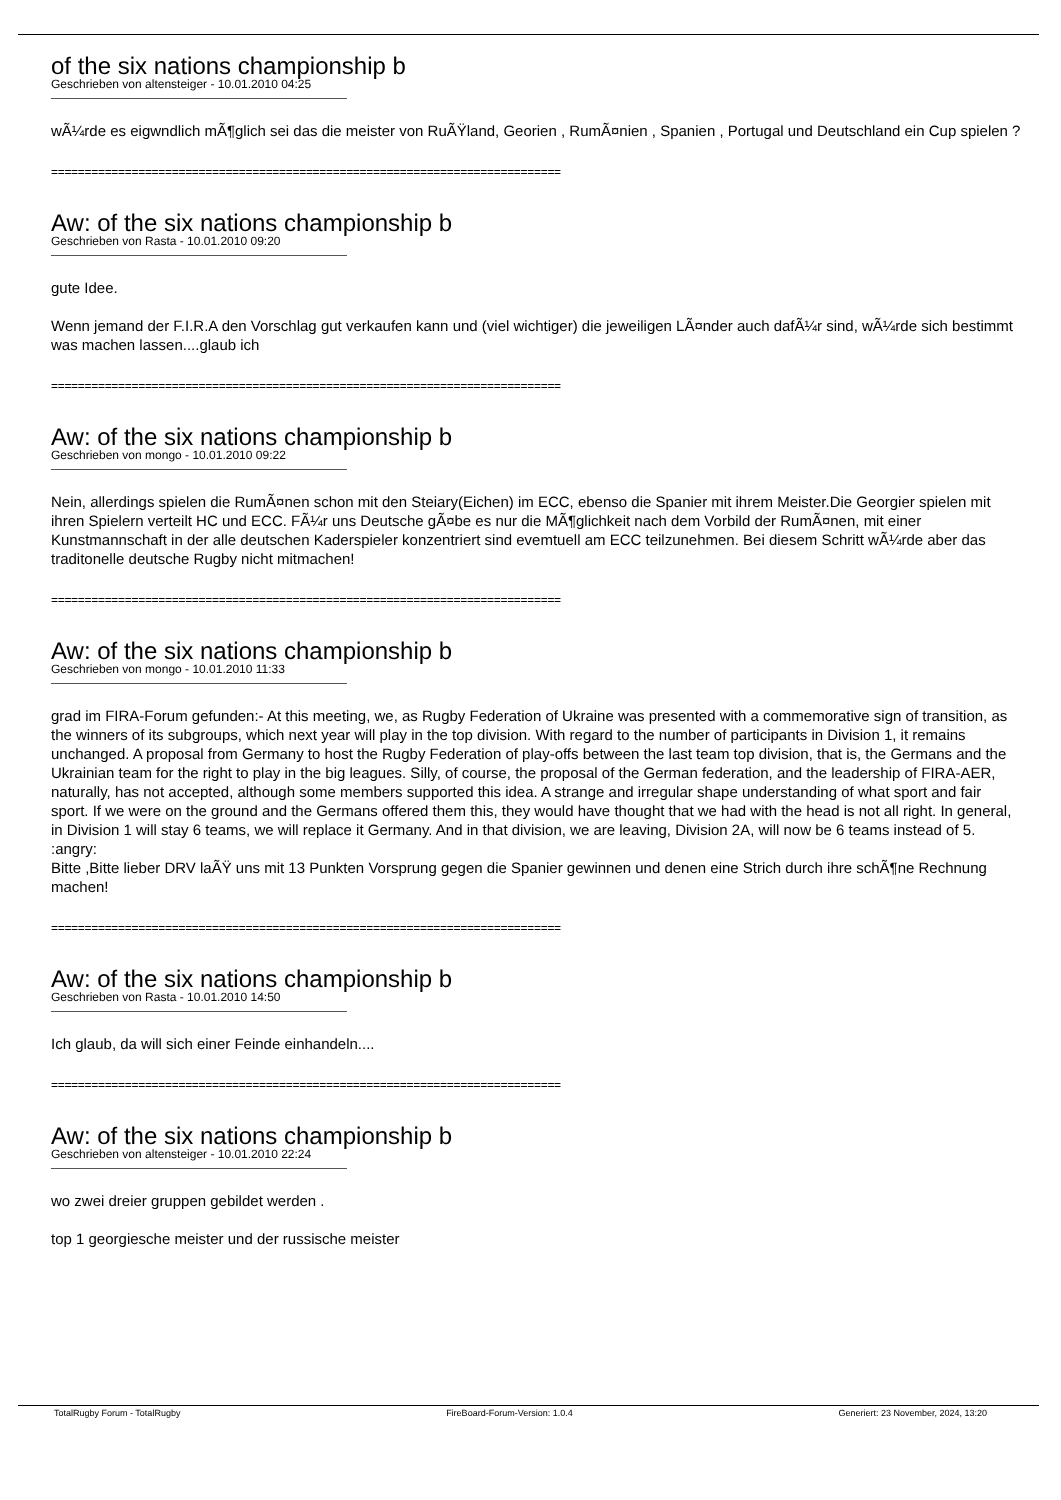of the six nations championship b
Geschrieben von altensteiger - 10.01.2010 04:25
wÃ¼rde es eigwndlich mÃ¶glich sei das die meister von RuÃŸland, Georien , RumÃ¤nien , Spanien , Portugal und Deutschland ein Cup spielen ?
============================================================================
Aw: of the six nations championship b
Geschrieben von Rasta - 10.01.2010 09:20
gute Idee.
Wenn jemand der F.I.R.A den Vorschlag gut verkaufen kann und (viel wichtiger) die jeweiligen LÃ¤nder auch dafÃ¼r sind, wÃ¼rde sich bestimmt was machen lassen....glaub ich
============================================================================
Aw: of the six nations championship b
Geschrieben von mongo - 10.01.2010 09:22
Nein, allerdings spielen die RumÃ¤nen schon mit den Steiary(Eichen) im ECC, ebenso die Spanier mit ihrem Meister.Die Georgier spielen mit ihren Spielern verteilt HC und ECC. FÃ¼r uns Deutsche gÃ¤be es nur die MÃ¶glichkeit nach dem Vorbild der RumÃ¤nen, mit einer Kunstmannschaft in der alle deutschen Kaderspieler konzentriert sind evemtuell am ECC teilzunehmen. Bei diesem Schritt wÃ¼rde aber das traditonelle deutsche Rugby nicht mitmachen!
============================================================================
Aw: of the six nations championship b
Geschrieben von mongo - 10.01.2010 11:33
grad im FIRA-Forum gefunden:- At this meeting, we, as Rugby Federation of Ukraine was presented with a commemorative sign of transition, as the winners of its subgroups, which next year will play in the top division. With regard to the number of participants in Division 1, it remains unchanged. A proposal from Germany to host the Rugby Federation of play-offs between the last team top division, that is, the Germans and the Ukrainian team for the right to play in the big leagues. Silly, of course, the proposal of the German federation, and the leadership of FIRA-AER, naturally, has not accepted, although some members supported this idea. A strange and irregular shape understanding of what sport and fair sport. If we were on the ground and the Germans offered them this, they would have thought that we had with the head is not all right. In general, in Division 1 will stay 6 teams, we will replace it Germany. And in that division, we are leaving, Division 2A, will now be 6 teams instead of 5.
:angry:
Bitte ,Bitte lieber DRV laÃŸ uns mit 13 Punkten Vorsprung gegen die Spanier gewinnen und denen eine Strich durch ihre schÃ¶ne Rechnung machen!
============================================================================
Aw: of the six nations championship b
Geschrieben von Rasta - 10.01.2010 14:50
Ich glaub, da will sich einer Feinde einhandeln....
============================================================================
Aw: of the six nations championship b
Geschrieben von altensteiger - 10.01.2010 22:24
wo zwei dreier gruppen gebildet werden .
top 1 georgiesche meister und der russische meister
TotalRugby Forum - TotalRugby FireBoard-Forum-Version: 1.0.4 Generiert: 23 November, 2024, 13:20